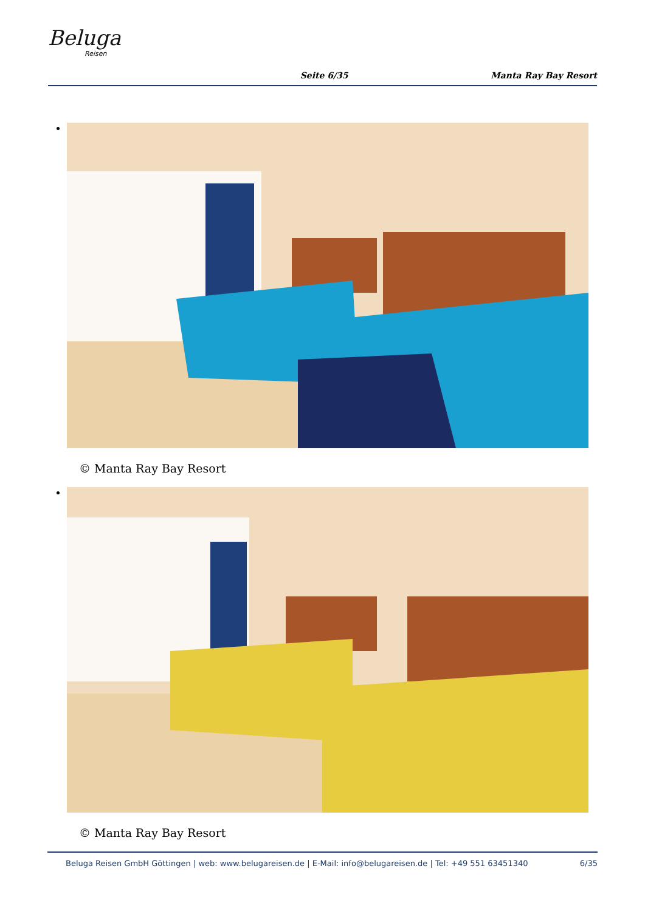Beluga
Reisen
Seite 6/35
Manta Ray Bay Resort
© Manta Ray Bay Resort
© Manta Ray Bay Resort
Beluga Reisen GmbH Göttingen | web: www.belugareisen.de | E-Mail: info@belugareisen.de | Tel: +49 551 63451340 6/35